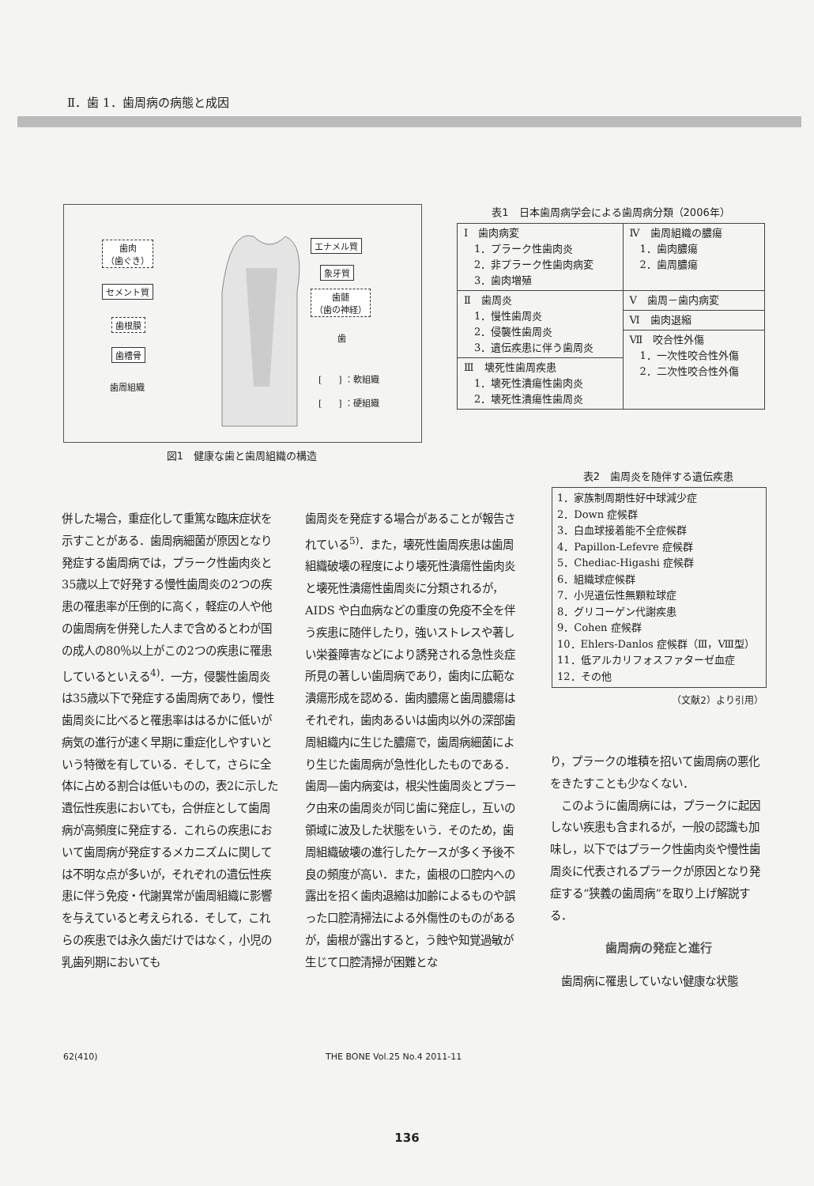Ⅱ．歯 1．歯周病の病態と成因
歯肉
（歯ぐき）
セメント質
歯根膜
歯槽骨
歯周組織
エナメル質
象牙質
歯髄
（歯の神経）
歯
[ ] ：軟組織
[ ] ：硬組織
図1　健康な歯と歯周組織の構造
表1　日本歯周病学会による歯周病分類（2006年）
| Ⅰ 歯肉病変 1．プラーク性歯肉炎 2．非プラーク性歯肉病変 3．歯肉増殖 | Ⅳ 歯周組織の膿瘍 1．歯肉膿瘍 2．歯周膿瘍 |
| Ⅱ 歯周炎 1．慢性歯周炎 2．侵襲性歯周炎 3．遺伝疾患に伴う歯周炎 | Ⅴ 歯周－歯内病変 |
| | Ⅵ 歯肉退縮 |
| | Ⅶ 咬合性外傷 1．一次性咬合性外傷 2．二次性咬合性外傷 |
| Ⅲ 壊死性歯周疾患 1．壊死性潰瘍性歯肉炎 2．壊死性潰瘍性歯周炎 | |
表2　歯周炎を随伴する遺伝疾患
1．家族制周期性好中球減少症
2．Down 症候群
3．白血球接着能不全症候群
4．Papillon-Lefevre 症候群
5．Chediac-Higashi 症候群
6．組織球症候群
7．小児遺伝性無顆粒球症
8．グリコーゲン代謝疾患
9．Cohen 症候群
10．Ehlers-Danlos 症候群（Ⅲ，Ⅷ型）
11．低アルカリフォスファターゼ血症
12．その他
（文献2）より引用）
併した場合，重症化して重篤な臨床症状を示すことがある．歯周病細菌が原因となり発症する歯周病では，プラーク性歯肉炎と35歳以上で好発する慢性歯周炎の2つの疾患の罹患率が圧倒的に高く，軽症の人や他の歯周病を併発した人まで含めるとわが国の成人の80％以上がこの2つの疾患に罹患しているといえる<sup>4)</sup>．一方，侵襲性歯周炎は35歳以下で発症する歯周病であり，慢性歯周炎に比べると罹患率ははるかに低いが病気の進行が速く早期に重症化しやすいという特徴を有している．そして，さらに全体に占める割合は低いものの，表2に示した遺伝性疾患においても，合併症として歯周病が高頻度に発症する．これらの疾患において歯周病が発症するメカニズムに関しては不明な点が多いが，それぞれの遺伝性疾患に伴う免疫・代謝異常が歯周組織に影響を与えていると考えられる．そして，これらの疾患では永久歯だけではなく，小児の乳歯列期においても
歯周炎を発症する場合があることが報告されている<sup>5)</sup>．また，壊死性歯周疾患は歯周組織破壊の程度により壊死性潰瘍性歯肉炎と壊死性潰瘍性歯周炎に分類されるが，AIDS や白血病などの重度の免疫不全を伴う疾患に随伴したり，強いストレスや著しい栄養障害などにより誘発される急性炎症所見の著しい歯周病であり，歯肉に広範な潰瘍形成を認める．歯肉膿瘍と歯周膿瘍はそれぞれ，歯肉あるいは歯肉以外の深部歯周組織内に生じた膿瘍で，歯周病細菌により生じた歯周病が急性化したものである．歯周―歯内病変は，根尖性歯周炎とプラーク由来の歯周炎が同じ歯に発症し，互いの領域に波及した状態をいう．そのため，歯周組織破壊の進行したケースが多く予後不良の頻度が高い．また，歯根の口腔内への露出を招く歯肉退縮は加齢によるものや誤った口腔清掃法による外傷性のものがあるが，歯根が露出すると，う蝕や知覚過敏が生じて口腔清掃が困難とな
り，プラークの堆積を招いて歯周病の悪化をきたすことも少なくない．
　このように歯周病には，プラークに起因しない疾患も含まれるが，一般の認識も加味し，以下ではプラーク性歯肉炎や慢性歯周炎に代表されるプラークが原因となり発症する“狭義の歯周病”を取り上げ解説する．
歯周病の発症と進行
　歯周病に罹患していない健康な状態
62(410) THE BONE Vol.25 No.4 2011-11
136